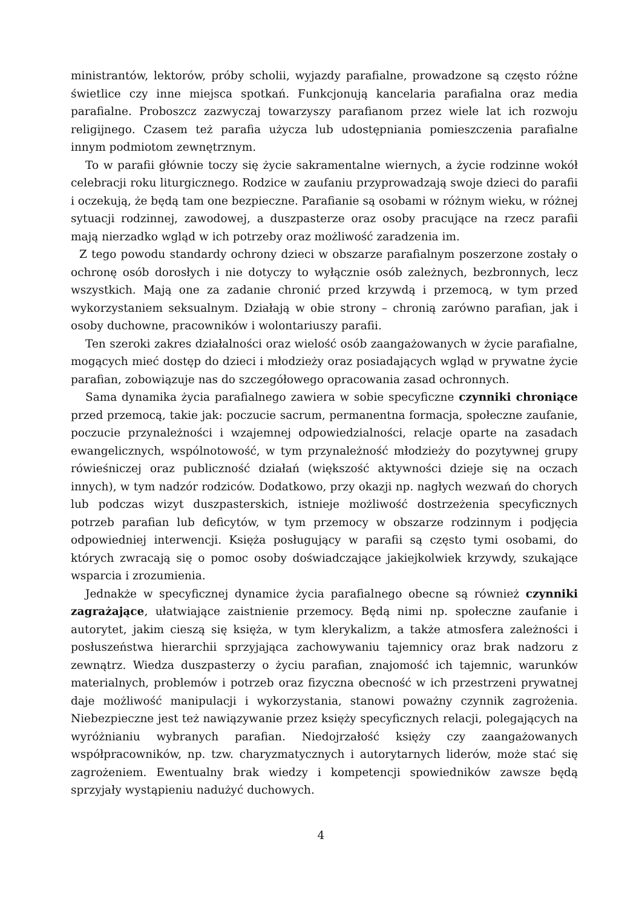ministrantów, lektorów, próby scholii, wyjazdy parafialne, prowadzone są często różne świetlice czy inne miejsca spotkań. Funkcjonują kancelaria parafialna oraz media parafialne. Proboszcz zazwyczaj towarzyszy parafianom przez wiele lat ich rozwoju religijnego. Czasem też parafia użycza lub udostępniania pomieszczenia parafialne innym podmiotom zewnętrznym.
To w parafii głównie toczy się życie sakramentalne wiernych, a życie rodzinne wokół celebracji roku liturgicznego. Rodzice w zaufaniu przyprowadzają swoje dzieci do parafii i oczekują, że będą tam one bezpieczne. Parafianie są osobami w różnym wieku, w różnej sytuacji rodzinnej, zawodowej, a duszpasterze oraz osoby pracujące na rzecz parafii mają nierzadko wgląd w ich potrzeby oraz możliwość zaradzenia im.
Z tego powodu standardy ochrony dzieci w obszarze parafialnym poszerzone zostały o ochronę osób dorosłych i nie dotyczy to wyłącznie osób zależnych, bezbronnych, lecz wszystkich. Mają one za zadanie chronić przed krzywdą i przemocą, w tym przed wykorzystaniem seksualnym. Działają w obie strony – chronią zarówno parafian, jak i osoby duchowne, pracowników i wolontariuszy parafii.
Ten szeroki zakres działalności oraz wielość osób zaangażowanych w życie parafialne, mogących mieć dostęp do dzieci i młodzieży oraz posiadających wgląd w prywatne życie parafian, zobowiązuje nas do szczegółowego opracowania zasad ochronnych.
Sama dynamika życia parafialnego zawiera w sobie specyficzne czynniki chroniące przed przemocą, takie jak: poczucie sacrum, permanentna formacja, społeczne zaufanie, poczucie przynależności i wzajemnej odpowiedzialności, relacje oparte na zasadach ewangelicznych, wspólnotowość, w tym przynależność młodzieży do pozytywnej grupy rówieśniczej oraz publiczność działań (większość aktywności dzieje się na oczach innych), w tym nadzór rodziców. Dodatkowo, przy okazji np. nagłych wezwań do chorych lub podczas wizyt duszpasterskich, istnieje możliwość dostrzeżenia specyficznych potrzeb parafian lub deficytów, w tym przemocy w obszarze rodzinnym i podjęcia odpowiedniej interwencji. Księża posługujący w parafii są często tymi osobami, do których zwracają się o pomoc osoby doświadczające jakiejkolwiek krzywdy, szukające wsparcia i zrozumienia.
Jednakże w specyficznej dynamice życia parafialnego obecne są również czynniki zagrażające, ułatwiające zaistnienie przemocy. Będą nimi np. społeczne zaufanie i autorytet, jakim cieszą się księża, w tym klerykalizm, a także atmosfera zależności i posłuszeństwa hierarchii sprzyjająca zachowywaniu tajemnicy oraz brak nadzoru z zewnątrz. Wiedza duszpasterzy o życiu parafian, znajomość ich tajemnic, warunków materialnych, problemów i potrzeb oraz fizyczna obecność w ich przestrzeni prywatnej daje możliwość manipulacji i wykorzystania, stanowi poważny czynnik zagrożenia. Niebezpieczne jest też nawiązywanie przez księży specyficznych relacji, polegających na wyróżnianiu wybranych parafian. Niedojrzałość księży czy zaangażowanych współpracowników, np. tzw. charyzmatycznych i autorytarnych liderów, może stać się zagrożeniem. Ewentualny brak wiedzy i kompetencji spowiedników zawsze będą sprzyjały wystąpieniu nadużyć duchowych.
4